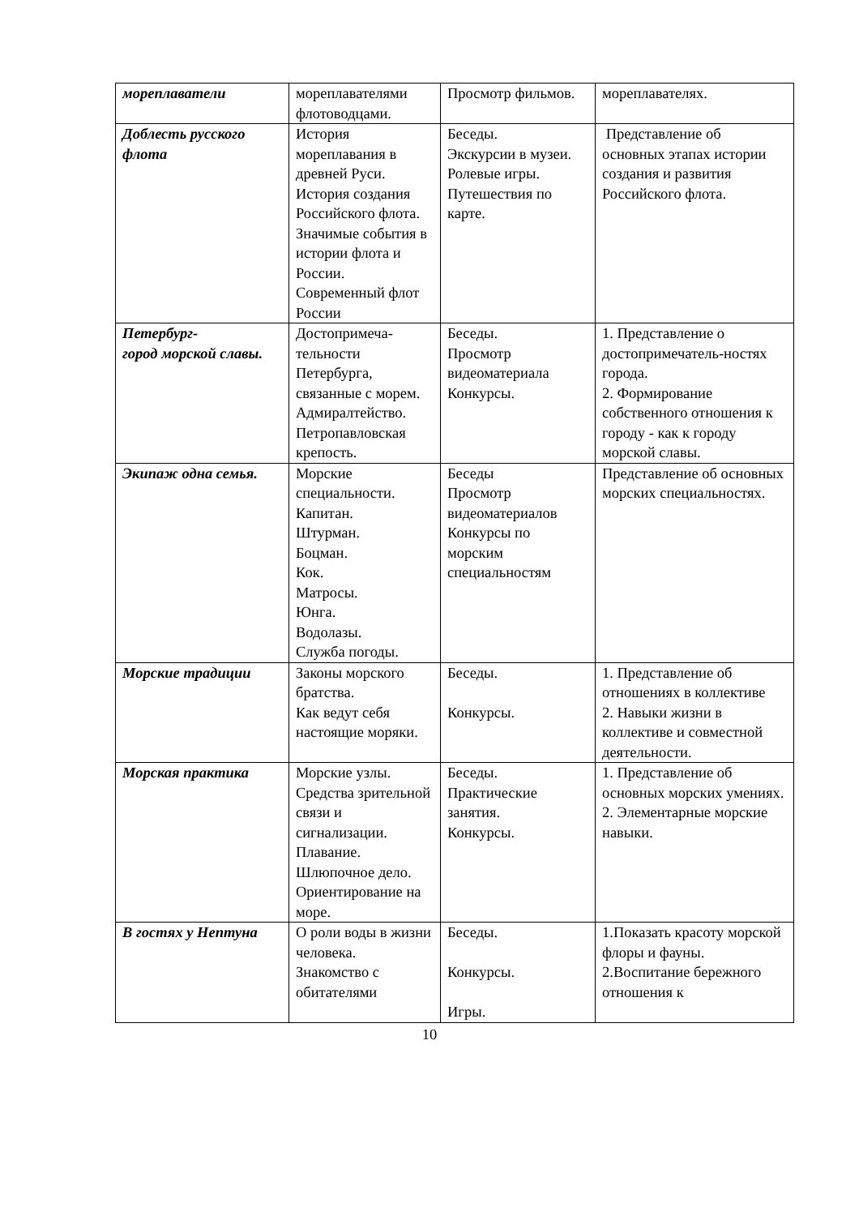| мореплаватели | мореплавателями флотоводцами. | Просмотр фильмов. | мореплавателях. |
| Доблесть русского флота | История мореплавания в древней Руси. История создания Российского флота. Значимые события в истории флота и России. Современный флот России | Беседы. Экскурсии в музеи. Ролевые игры. Путешествия по карте. | Представление об основных этапах истории создания и развития Российского флота. |
| Петербург- город морской славы. | Достопримеча-тельности Петербурга, связанные с морем. Адмиралтейство. Петропавловская крепость. | Беседы. Просмотр видеоматериала Конкурсы. | 1. Представление о достопримечатель-ностях города. 2. Формирование собственного отношения к городу - как к городу морской славы. |
| Экипаж одна семья. | Морские специальности. Капитан. Штурман. Боцман. Кок. Матросы. Юнга. Водолазы. Служба погоды. | Беседы Просмотр видеоматериалов Конкурсы по морским специальностям | Представление об основных морских специальностях. |
| Морские традиции | Законы морского братства. Как ведут себя настоящие моряки. | Беседы. Конкурсы. | 1. Представление об отношениях в коллективе 2. Навыки жизни в коллективе и совместной деятельности. |
| Морская практика | Морские узлы. Средства зрительной связи и сигнализации. Плавание. Шлюпочное дело. Ориентирование на море. | Беседы. Практические занятия. Конкурсы. | 1. Представление об основных морских умениях. 2. Элементарные морские навыки. |
| В гостях у Нептуна | О роли воды в жизни человека. Знакомство с обитателями | Беседы. Конкурсы. Игры. | 1.Показать красоту морской флоры и фауны. 2.Воспитание бережного отношения к |
10